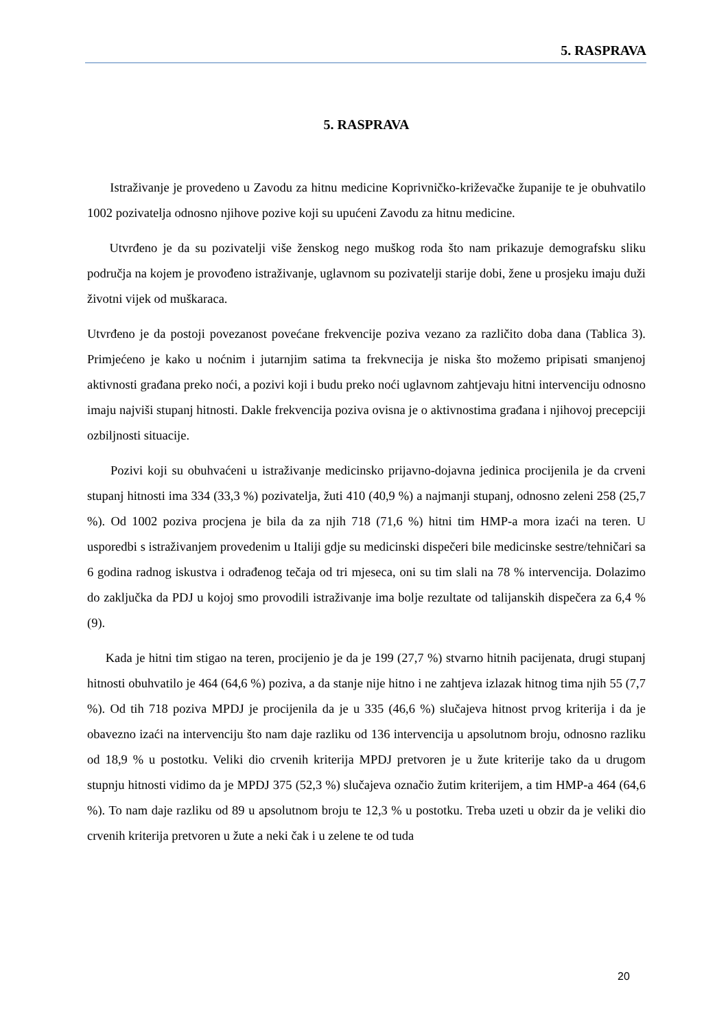5. RASPRAVA
5. RASPRAVA
Istraživanje je provedeno u Zavodu za hitnu medicine Koprivničko-križevačke županije te je obuhvatilo 1002 pozivatelja odnosno njihove pozive koji su upućeni Zavodu za hitnu medicine.
Utvrđeno je da su pozivatelji više ženskog nego muškog roda što nam prikazuje demografsku sliku područja na kojem je provođeno istraživanje, uglavnom su pozivatelji starije dobi, žene u prosjeku imaju duži životni vijek od muškaraca.
Utvrđeno je da postoji povezanost povećane frekvencije poziva vezano za različito doba dana (Tablica 3). Primjećeno je kako u noćnim i jutarnjim satima ta frekvnecija je niska što možemo pripisati smanjenoj aktivnosti građana preko noći, a pozivi koji i budu preko noći uglavnom zahtjevaju hitni intervenciju odnosno imaju najviši stupanj hitnosti. Dakle frekvencija poziva ovisna je o aktivnostima građana i njihovoj precepciji ozbiljnosti situacije.
Pozivi koji su obuhvaćeni u istraživanje medicinsko prijavno-dojavna jedinica procijenila je da crveni stupanj hitnosti ima 334 (33,3 %) pozivatelja, žuti 410 (40,9 %) a najmanji stupanj, odnosno zeleni 258 (25,7 %). Od 1002 poziva procjena je bila da za njih 718 (71,6 %) hitni tim HMP-a mora izaći na teren. U usporedbi s istraživanjem provedenim u Italiji gdje su medicinski dispečeri bile medicinske sestre/tehničari sa 6 godina radnog iskustva i odrađenog tečaja od tri mjeseca, oni su tim slali na 78 % intervencija. Dolazimo do zaključka da PDJ u kojoj smo provodili istraživanje ima bolje rezultate od talijanskih dispečera za 6,4 % (9).
Kada je hitni tim stigao na teren, procijenio je da je 199 (27,7 %) stvarno hitnih pacijenata, drugi stupanj hitnosti obuhvatilo je 464 (64,6 %) poziva, a da stanje nije hitno i ne zahtjeva izlazak hitnog tima njih 55 (7,7 %). Od tih 718 poziva MPDJ je procijenila da je u 335 (46,6 %) slučajeva hitnost prvog kriterija i da je obavezno izaći na intervenciju što nam daje razliku od 136 intervencija u apsolutnom broju, odnosno razliku od 18,9 % u postotku. Veliki dio crvenih kriterija MPDJ pretvoren je u žute kriterije tako da u drugom stupnju hitnosti vidimo da je MPDJ 375 (52,3 %) slučajeva označio žutim kriterijem, a tim HMP-a 464 (64,6 %). To nam daje razliku od 89 u apsolutnom broju te 12,3 % u postotku. Treba uzeti u obzir da je veliki dio crvenih kriterija pretvoren u žute a neki čak i u zelene te od tuda
20